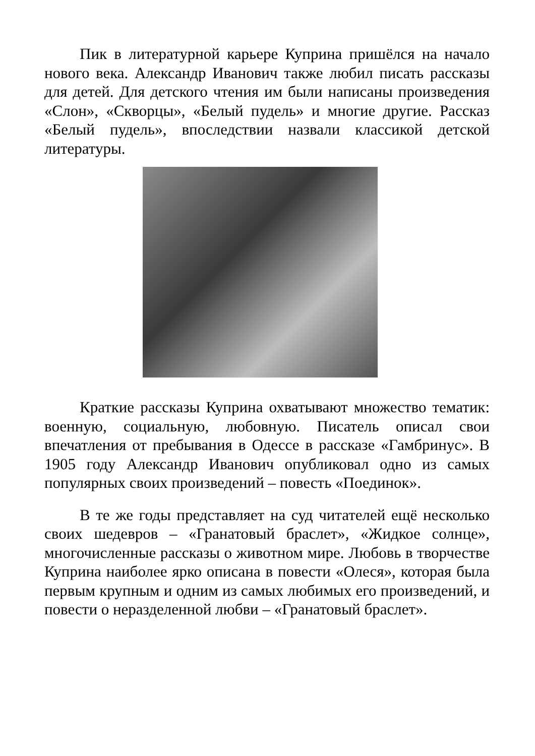Пик в литературной карьере Куприна пришёлся на начало нового века. Александр Иванович также любил писать рассказы для детей. Для детского чтения им были написаны произведения «Слон», «Скворцы», «Белый пудель» и многие другие. Рассказ «Белый пудель», впоследствии назвали классикой детской литературы.
Краткие рассказы Куприна охватывают множество тематик: военную, социальную, любовную. Писатель описал свои впечатления от пребывания в Одессе в рассказе «Гамбринус». В 1905 году Александр Иванович опубликовал одно из самых популярных своих произведений – повесть «Поединок».
В те же годы представляет на суд читателей ещё несколько своих шедевров – «Гранатовый браслет», «Жидкое солнце», многочисленные рассказы о животном мире. Любовь в творчестве Куприна наиболее ярко описана в повести «Олеся», которая была первым крупным и одним из самых любимых его произведений, и повести о неразделенной любви – «Гранатовый браслет».